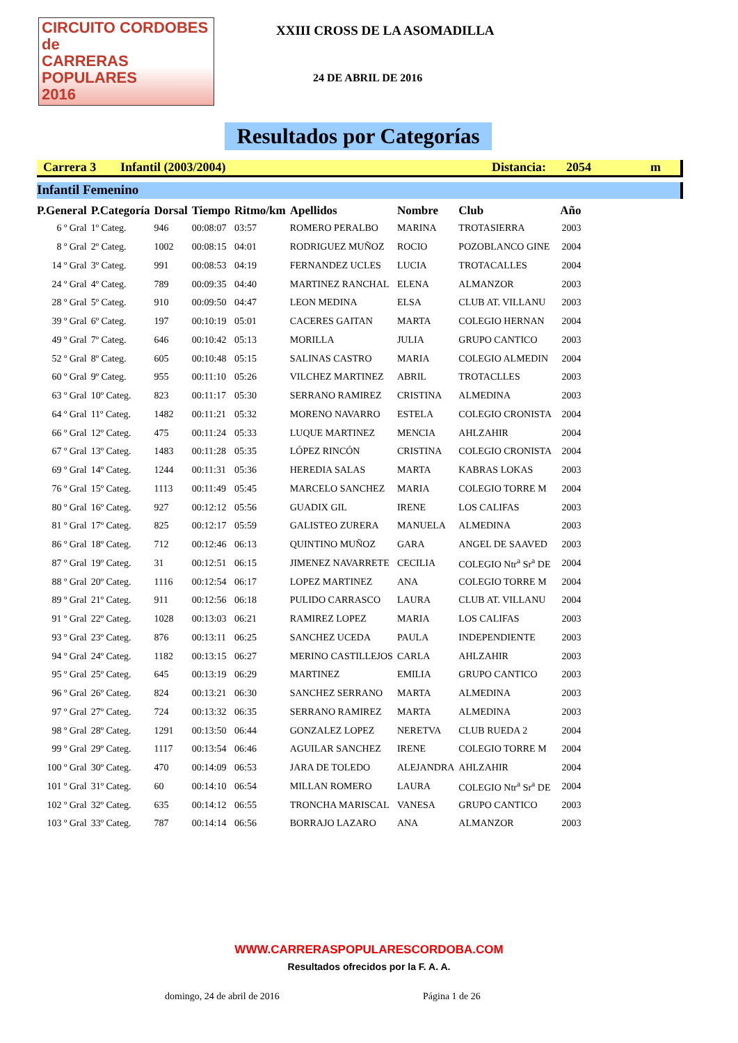CIRCUITO CORDOBES de
CARRERAS POPULARES
2016
XXIII CROSS DE LA ASOMADILLA
24 DE ABRIL DE 2016
Resultados por Categorías
Carrera 3 Infantil (2003/2004) Distancia: 2054 m
Infantil Femenino
| P.General | P.Categoría | Dorsal | Tiempo | Ritmo/km | Apellidos | Nombre | Club | | Año |
| --- | --- | --- | --- | --- | --- | --- | --- | --- | --- |
| 6 º Gral | 1º Categ. | 946 | 00:08:07 | 03:57 | ROMERO PERALBO | MARINA | TROTASIERRA | | 2003 |
| 8 º Gral | 2º Categ. | 1002 | 00:08:15 | 04:01 | RODRIGUEZ MUÑOZ | ROCIO | POZOBLANCO GINE | | 2004 |
| 14 º Gral | 3º Categ. | 991 | 00:08:53 | 04:19 | FERNANDEZ UCLES | LUCIA | TROTACALLES | | 2004 |
| 24 º Gral | 4º Categ. | 789 | 00:09:35 | 04:40 | MARTINEZ RANCHAL | ELENA | ALMANZOR | | 2003 |
| 28 º Gral | 5º Categ. | 910 | 00:09:50 | 04:47 | LEON MEDINA | ELSA | CLUB AT. VILLANU | | 2003 |
| 39 º Gral | 6º Categ. | 197 | 00:10:19 | 05:01 | CACERES GAITAN | MARTA | COLEGIO HERNAN | | 2004 |
| 49 º Gral | 7º Categ. | 646 | 00:10:42 | 05:13 | MORILLA | JULIA | GRUPO CANTICO | | 2003 |
| 52 º Gral | 8º Categ. | 605 | 00:10:48 | 05:15 | SALINAS CASTRO | MARIA | COLEGIO ALMEDIN | | 2004 |
| 60 º Gral | 9º Categ. | 955 | 00:11:10 | 05:26 | VILCHEZ MARTINEZ | ABRIL | TROTACLLES | | 2003 |
| 63 º Gral | 10º Categ. | 823 | 00:11:17 | 05:30 | SERRANO RAMIREZ | CRISTINA | ALMEDINA | | 2003 |
| 64 º Gral | 11º Categ. | 1482 | 00:11:21 | 05:32 | MORENO NAVARRO | ESTELA | COLEGIO CRONISTA | | 2004 |
| 66 º Gral | 12º Categ. | 475 | 00:11:24 | 05:33 | LUQUE MARTINEZ | MENCIA | AHLZAHIR | | 2004 |
| 67 º Gral | 13º Categ. | 1483 | 00:11:28 | 05:35 | LÓPEZ RINCÓN | CRISTINA | COLEGIO CRONISTA | | 2004 |
| 69 º Gral | 14º Categ. | 1244 | 00:11:31 | 05:36 | HEREDIA SALAS | MARTA | KABRAS LOKAS | | 2003 |
| 76 º Gral | 15º Categ. | 1113 | 00:11:49 | 05:45 | MARCELO SANCHEZ | MARIA | COLEGIO TORRE M | | 2004 |
| 80 º Gral | 16º Categ. | 927 | 00:12:12 | 05:56 | GUADIX GIL | IRENE | LOS CALIFAS | | 2003 |
| 81 º Gral | 17º Categ. | 825 | 00:12:17 | 05:59 | GALISTEO ZURERA | MANUELA | ALMEDINA | | 2003 |
| 86 º Gral | 18º Categ. | 712 | 00:12:46 | 06:13 | QUINTINO MUÑOZ | GARA | ANGEL DE SAAVED | | 2003 |
| 87 º Gral | 19º Categ. | 31 | 00:12:51 | 06:15 | JIMENEZ NAVARRETE | CECILIA | COLEGIO Ntr<sup>a</sup> Sr<sup>a</sup> DE | | 2004 |
| 88 º Gral | 20º Categ. | 1116 | 00:12:54 | 06:17 | LOPEZ MARTINEZ | ANA | COLEGIO TORRE M | | 2004 |
| 89 º Gral | 21º Categ. | 911 | 00:12:56 | 06:18 | PULIDO CARRASCO | LAURA | CLUB AT. VILLANU | | 2004 |
| 91 º Gral | 22º Categ. | 1028 | 00:13:03 | 06:21 | RAMIREZ LOPEZ | MARIA | LOS CALIFAS | | 2003 |
| 93 º Gral | 23º Categ. | 876 | 00:13:11 | 06:25 | SANCHEZ UCEDA | PAULA | INDEPENDIENTE | | 2003 |
| 94 º Gral | 24º Categ. | 1182 | 00:13:15 | 06:27 | MERINO CASTILLEJOS | CARLA | AHLZAHIR | | 2003 |
| 95 º Gral | 25º Categ. | 645 | 00:13:19 | 06:29 | MARTINEZ | EMILIA | GRUPO CANTICO | | 2003 |
| 96 º Gral | 26º Categ. | 824 | 00:13:21 | 06:30 | SANCHEZ SERRANO | MARTA | ALMEDINA | | 2003 |
| 97 º Gral | 27º Categ. | 724 | 00:13:32 | 06:35 | SERRANO RAMIREZ | MARTA | ALMEDINA | | 2003 |
| 98 º Gral | 28º Categ. | 1291 | 00:13:50 | 06:44 | GONZALEZ LOPEZ | NERETVA | CLUB RUEDA 2 | | 2004 |
| 99 º Gral | 29º Categ. | 1117 | 00:13:54 | 06:46 | AGUILAR SANCHEZ | IRENE | COLEGIO TORRE M | | 2004 |
| 100 º Gral | 30º Categ. | 470 | 00:14:09 | 06:53 | JARA DE TOLEDO | ALEJANDRA | AHLZAHIR | | 2004 |
| 101 º Gral | 31º Categ. | 60 | 00:14:10 | 06:54 | MILLAN ROMERO | LAURA | COLEGIO Ntr<sup>a</sup> Sr<sup>a</sup> DE | | 2004 |
| 102 º Gral | 32º Categ. | 635 | 00:14:12 | 06:55 | TRONCHA MARISCAL | VANESA | GRUPO CANTICO | | 2003 |
| 103 º Gral | 33º Categ. | 787 | 00:14:14 | 06:56 | BORRAJO LAZARO | ANA | ALMANZOR | | 2003 |
WWW.CARRERASPOPULARESCORDOBA.COM
Resultados ofrecidos por la F. A. A.
domingo, 24 de abril de 2016 Página 1 de 26